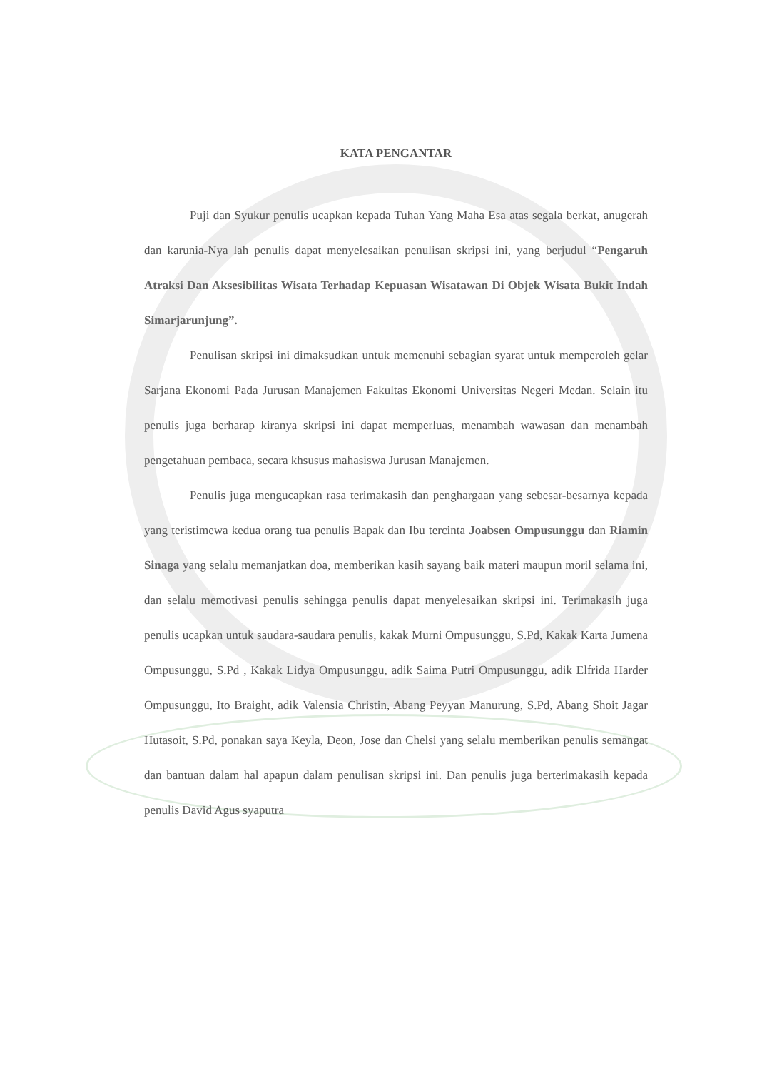KATA PENGANTAR
Puji dan Syukur penulis ucapkan kepada Tuhan Yang Maha Esa atas segala berkat, anugerah dan karunia-Nya lah penulis dapat menyelesaikan penulisan skripsi ini, yang berjudul “Pengaruh Atraksi Dan Aksesibilitas Wisata Terhadap Kepuasan Wisatawan Di Objek Wisata Bukit Indah Simarjarunjung”.
Penulisan skripsi ini dimaksudkan untuk memenuhi sebagian syarat untuk memperoleh gelar Sarjana Ekonomi Pada Jurusan Manajemen Fakultas Ekonomi Universitas Negeri Medan. Selain itu penulis juga berharap kiranya skripsi ini dapat memperluas, menambah wawasan dan menambah pengetahuan pembaca, secara khsusus mahasiswa Jurusan Manajemen.
Penulis juga mengucapkan rasa terimakasih dan penghargaan yang sebesar-besarnya kepada yang teristimewa kedua orang tua penulis Bapak dan Ibu tercinta Joabsen Ompusunggu dan Riamin Sinaga yang selalu memanjatkan doa, memberikan kasih sayang baik materi maupun moril selama ini, dan selalu memotivasi penulis sehingga penulis dapat menyelesaikan skripsi ini. Terimakasih juga penulis ucapkan untuk saudara-saudara penulis, kakak Murni Ompusunggu, S.Pd, Kakak Karta Jumena Ompusunggu, S.Pd , Kakak Lidya Ompusunggu, adik Saima Putri Ompusunggu, adik Elfrida Harder Ompusunggu, Ito Braight, adik Valensia Christin, Abang Peyyan Manurung, S.Pd, Abang Shoit Jagar Hutasoit, S.Pd, ponakan saya Keyla, Deon, Jose dan Chelsi yang selalu memberikan penulis semangat dan bantuan dalam hal apapun dalam penulisan skripsi ini. Dan penulis juga berterimakasih kepada penulis David Agus syaputra